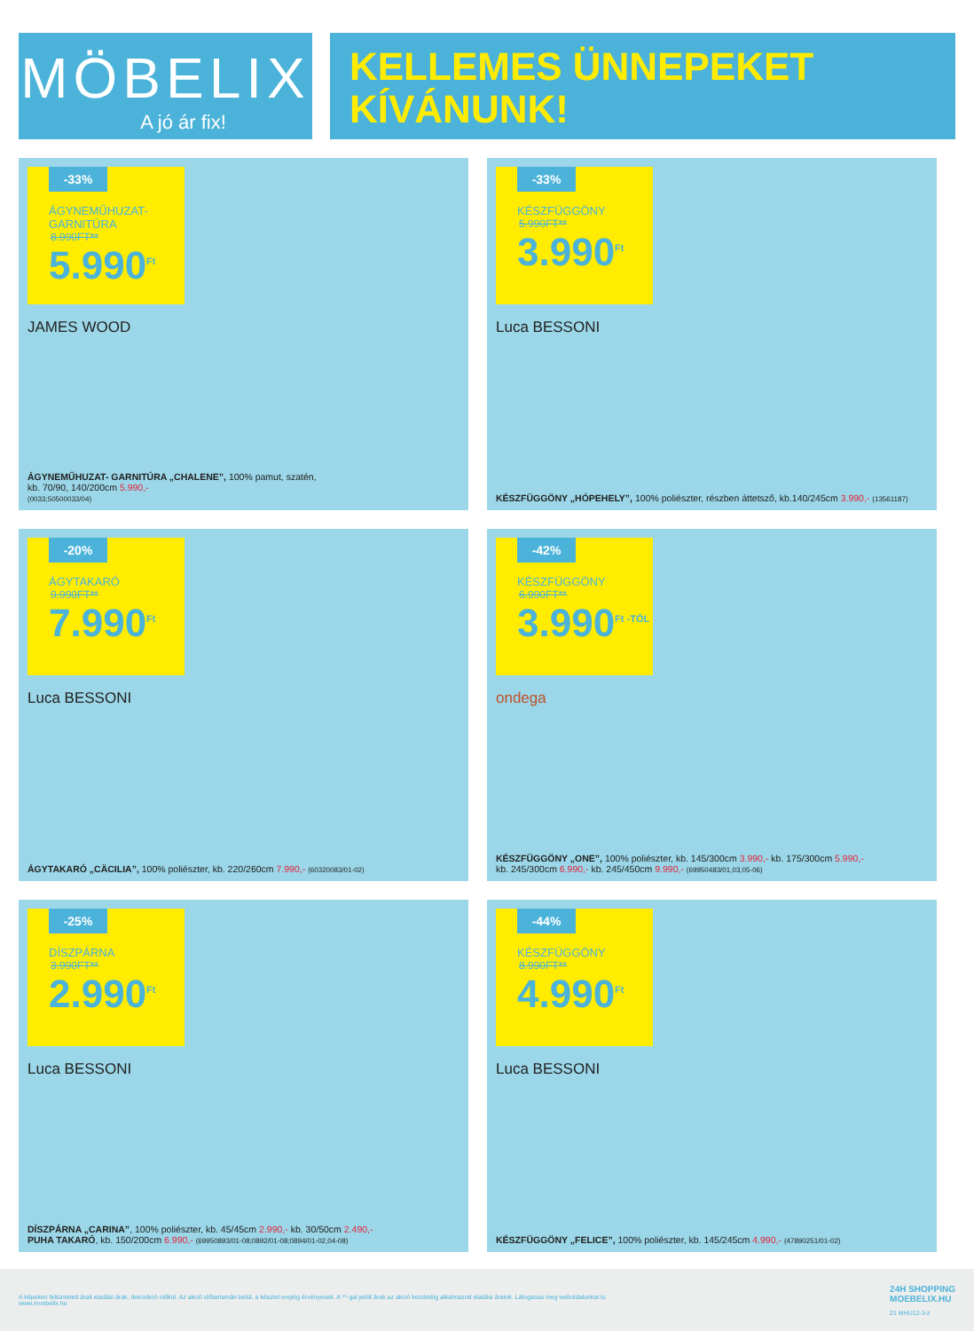MÖBELIX
A jó ár fix!
KELLEMES ÜNNEPEKET
KÍVÁNUNK!
-33%
ÁGYNEMŰHUZAT-GARNITÚRA
8.990FT**
5.990<sup>Ft</sup>
JAMES WOOD
ÁGYNEMŰHUZAT- GARNITÚRA „CHALENE”, 100% pamut, szatén,
kb. 70/90, 140/200cm 5.990,-
(0033;50500033/04)
-33%
KÉSZFÜGGÖNY
5.990FT**
3.990<sup>Ft</sup>
Luca BESSONI
KÉSZFÜGGÖNY „HÓPEHELY”, 100% poliészter, részben áttetsző, kb.140/245cm 3.990,- (13561187)
-20%
ÁGYTAKARÓ
9.990FT**
7.990<sup>Ft</sup>
Luca BESSONI
ÁGYTAKARÓ „CÄCILIA”, 100% poliészter, kb. 220/260cm 7.990,- (60320083/01-02)
-42%
KÉSZFÜGGÖNY
6.990FT**
3.990<sup>Ft -TÓL</sup>
ondega
KÉSZFÜGGÖNY „ONE”, 100% poliészter, kb. 145/300cm 3.990,- kb. 175/300cm 5.990,-
kb. 245/300cm 6.990,- kb. 245/450cm 9.990,- (69950483/01,03,05-06)
-25%
DÍSZPÁRNA
3.990FT**
2.990<sup>Ft</sup>
Luca BESSONI
DÍSZPÁRNA „CARINA”, 100% poliészter, kb. 45/45cm 2.990,- kb. 30/50cm 2.490,-
PUHA TAKARÓ, kb. 150/200cm 6.990,- (69950893/01-08;0892/01-08;0894/01-02,04-08)
-44%
KÉSZFÜGGÖNY
8.990FT**
4.990<sup>Ft</sup>
Luca BESSONI
KÉSZFÜGGÖNY „FELICE”, 100% poliészter, kb. 145/245cm 4.990,- (47890251/01-02)
A képeken feltüntetett árak eladási árak, dekoráció nélkül. Az akció időtartamán belül, a készlet erejéig érvényesek. A **-gal jelölt árak az akció kezdetéig alkalmazott eladási áraink. Látogassa meg weboldalunkat is:
www.moebelix.hu
24H SHOPPING
MOEBELIX.HU
21 MHU12-3-z